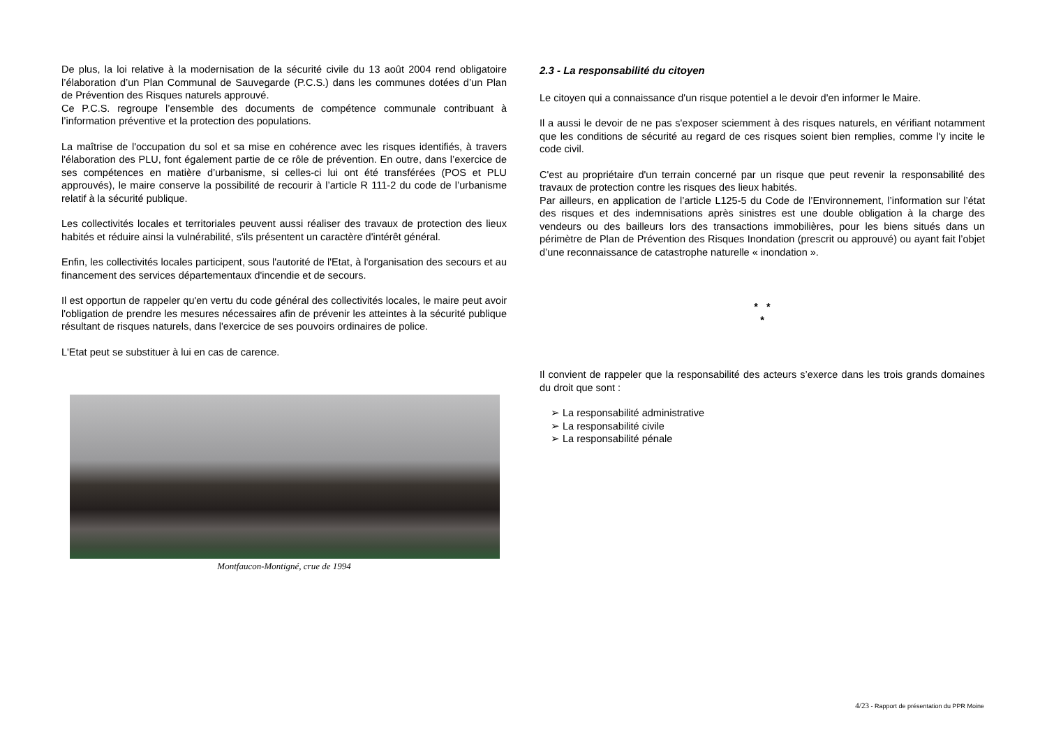De plus, la loi relative à la modernisation de la sécurité civile du 13 août 2004 rend obligatoire l’élaboration d’un Plan Communal de Sauvegarde (P.C.S.) dans les communes dotées d’un Plan de Prévention des Risques naturels approuvé.
Ce P.C.S. regroupe l’ensemble des documents de compétence communale contribuant à l’information préventive et la protection des populations.
La maîtrise de l'occupation du sol et sa mise en cohérence avec les risques identifiés, à travers l'élaboration des PLU, font également partie de ce rôle de prévention. En outre, dans l’exercice de ses compétences en matière d’urbanisme, si celles-ci lui ont été transférées (POS et PLU approuvés), le maire conserve la possibilité de recourir à l’article R 111-2 du code de l’urbanisme relatif à la sécurité publique.
Les collectivités locales et territoriales peuvent aussi réaliser des travaux de protection des lieux habités et réduire ainsi la vulnérabilité, s'ils présentent un caractère d'intérêt général.
Enfin, les collectivités locales participent, sous l'autorité de l'Etat, à l'organisation des secours et au financement des services départementaux d'incendie et de secours.
Il est opportun de rappeler qu'en vertu du code général des collectivités locales, le maire peut avoir l'obligation de prendre les mesures nécessaires afin de prévenir les atteintes à la sécurité publique résultant de risques naturels, dans l'exercice de ses pouvoirs ordinaires de police.
L'Etat peut se substituer à lui en cas de carence.
Montfaucon-Montigné, crue de 1994
2.3 - La responsabilité du citoyen
Le citoyen qui a connaissance d'un risque potentiel a le devoir d'en informer le Maire.
Il a aussi le devoir de ne pas s'exposer sciemment à des risques naturels, en vérifiant notamment que les conditions de sécurité au regard de ces risques soient bien remplies, comme l'y incite le code civil.
C'est au propriétaire d'un terrain concerné par un risque que peut revenir la responsabilité des travaux de protection contre les risques des lieux habités.
Par ailleurs, en application de l’article L125-5 du Code de l’Environnement, l’information sur l’état des risques et des indemnisations après sinistres est une double obligation à la charge des vendeurs ou des bailleurs lors des transactions immobilières, pour les biens situés dans un périmètre de Plan de Prévention des Risques Inondation (prescrit ou approuvé) ou ayant fait l’objet d’une reconnaissance de catastrophe naturelle « inondation ».
* *
*
Il convient de rappeler que la responsabilité des acteurs s’exerce dans les trois grands domaines du droit que sont :
➢ La responsabilité administrative
➢ La responsabilité civile
➢ La responsabilité pénale
4/23 - Rapport de présentation du PPR Moine